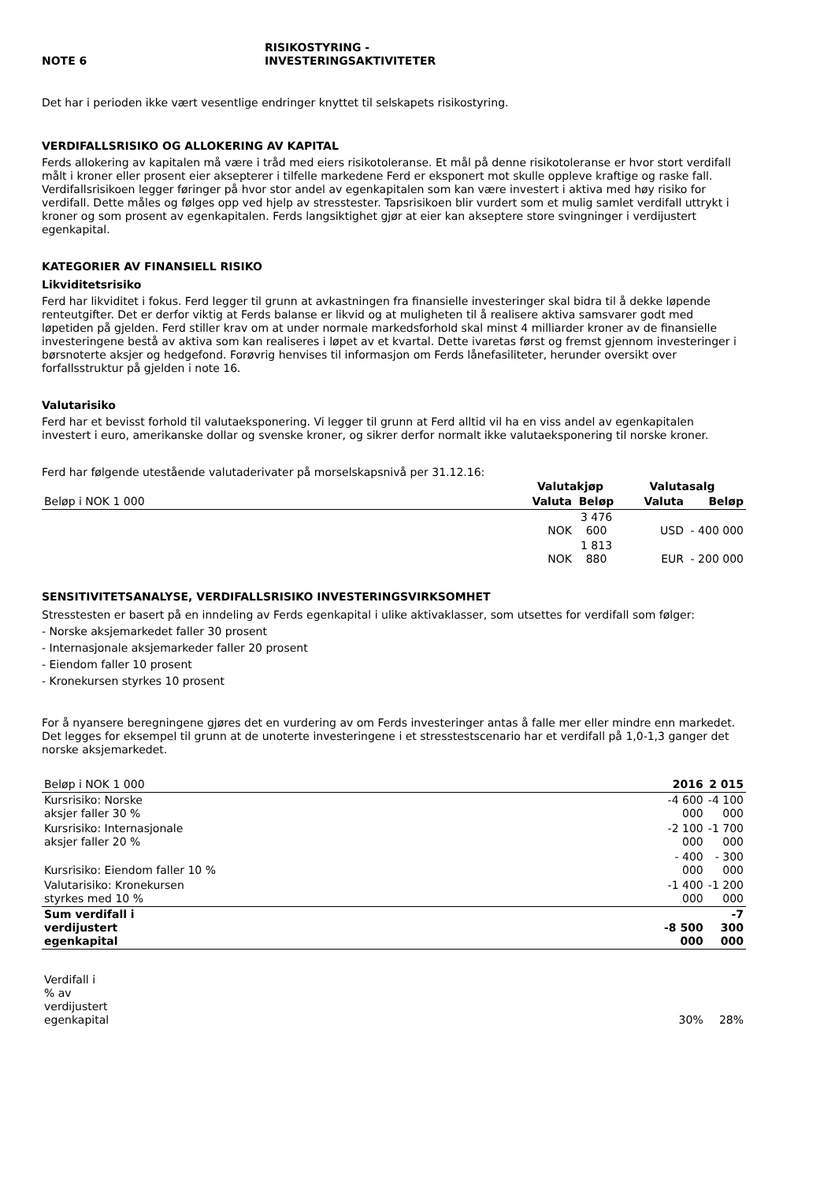NOTE 6 RISIKOSTYRING -
INVESTERINGSAKTIVITETER
Det har i perioden ikke vært vesentlige endringer knyttet til selskapets risikostyring.
VERDIFALLSRISIKO OG ALLOKERING AV KAPITAL
Ferds allokering av kapitalen må være i tråd med eiers risikotoleranse. Et mål på denne risikotoleranse er hvor stort verdifall målt i kroner eller prosent eier aksepterer i tilfelle markedene Ferd er eksponert mot skulle oppleve kraftige og raske fall. Verdifallsrisikoen legger føringer på hvor stor andel av egenkapitalen som kan være investert i aktiva med høy risiko for verdifall. Dette måles og følges opp ved hjelp av stresstester. Tapsrisikoen blir vurdert som et mulig samlet verdifall uttrykt i kroner og som prosent av egenkapitalen. Ferds langsiktighet gjør at eier kan akseptere store svingninger i verdijustert egenkapital.
KATEGORIER AV FINANSIELL RISIKO
Likviditetsrisiko
Ferd har likviditet i fokus. Ferd legger til grunn at avkastningen fra finansielle investeringer skal bidra til å dekke løpende renteutgifter. Det er derfor viktig at Ferds balanse er likvid og at muligheten til å realisere aktiva samsvarer godt med løpetiden på gjelden. Ferd stiller krav om at under normale markedsforhold skal minst 4 milliarder kroner av de finansielle investeringene bestå av aktiva som kan realiseres i løpet av et kvartal. Dette ivaretas først og fremst gjennom investeringer i børsnoterte aksjer og hedgefond. Forøvrig henvises til informasjon om Ferds lånefasiliteter, herunder oversikt over forfallsstruktur på gjelden i note 16.
Valutarisiko
Ferd har et bevisst forhold til valutaeksponering. Vi legger til grunn at Ferd alltid vil ha en viss andel av egenkapitalen investert i euro, amerikanske dollar og svenske kroner, og sikrer derfor normalt ikke valutaeksponering til norske kroner.
Ferd har følgende utestående valutaderivater på morselskapsnivå per 31.12.16:
| | Valutakjøp | | Valutasalg | |
| --- | --- | --- | --- | --- |
| Beløp i NOK 1 000 | Valuta | Beløp | Valuta | Beløp |
| | NOK | 3 476 600 | USD | - 400 000 |
| | NOK | 1 813 880 | EUR | - 200 000 |
SENSITIVITETSANALYSE, VERDIFALLSRISIKO INVESTERINGSVIRKSOMHET
Stresstesten er basert på en inndeling av Ferds egenkapital i ulike aktivaklasser, som utsettes for verdifall som følger:
- Norske aksjemarkedet faller 30 prosent
- Internasjonale aksjemarkeder faller 20 prosent
- Eiendom faller 10 prosent
- Kronekursen styrkes 10 prosent
For å nyansere beregningene gjøres det en vurdering av om Ferds investeringer antas å falle mer eller mindre enn markedet. Det legges for eksempel til grunn at de unoterte investeringene i et stresstestscenario har et verdifall på 1,0-1,3 ganger det norske aksjemarkedet.
| Beløp i NOK 1 000 | 2016 | 2 015 |
| Kursrisiko: Norske aksjer faller 30 % | -4 600 000 | -4 100 000 |
| Kursrisiko: Internasjonale aksjer faller 20 % | -2 100 000 | -1 700 000 |
| Kursrisiko: Eiendom faller 10 % | - 400 000 | - 300 000 |
| Valutarisiko: Kronekursen styrkes med 10 % | -1 400 000 | -1 200 000 |
| Sum verdifall i verdijustert egenkapital | -8 500 000 | -7 300 000 |
| Verdifall i % av verdijustert egenkapital | 30% | 28% |